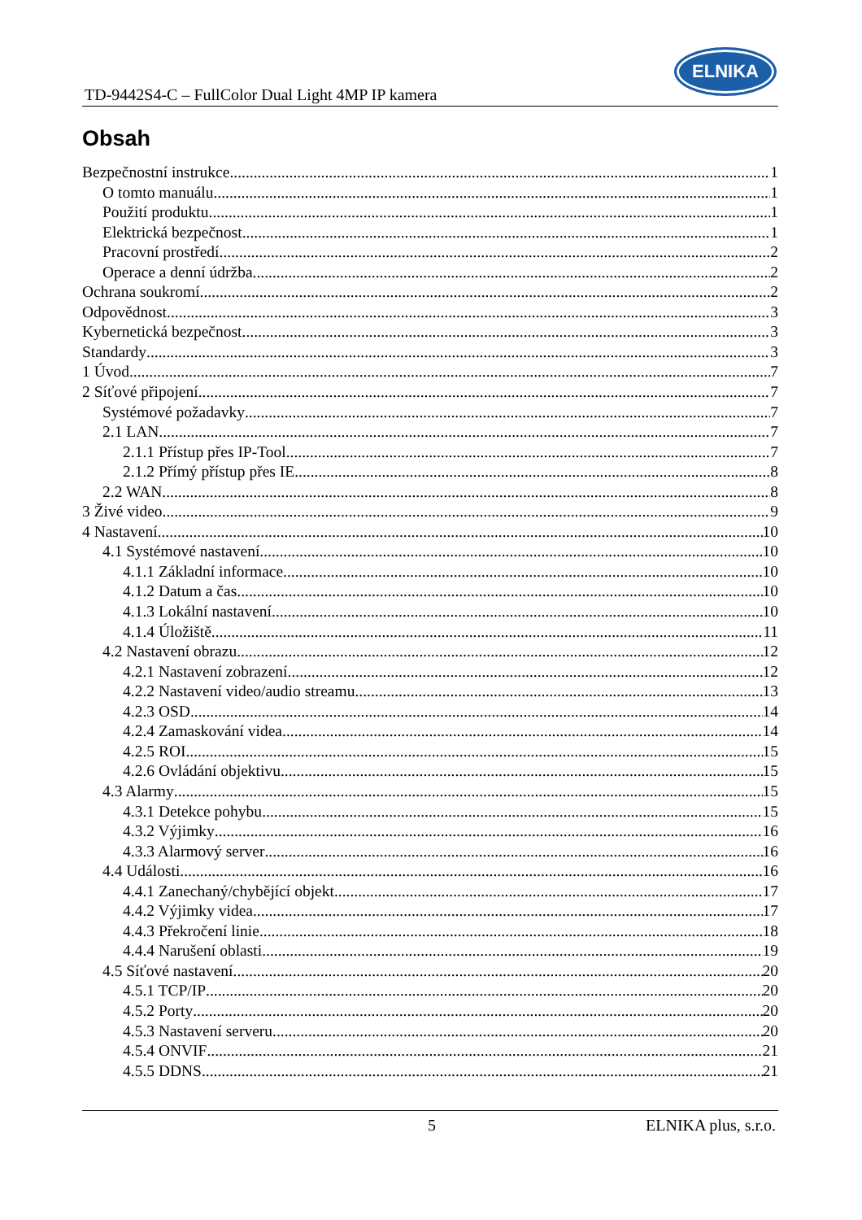TD-9442S4-C – FullColor Dual Light 4MP IP kamera
ELNIKA
Obsah
Bezpečnostní instrukce 1
O tomto manuálu 1
Použití produktu 1
Elektrická bezpečnost 1
Pracovní prostředí 2
Operace a denní údržba 2
Ochrana soukromí 2
Odpovědnost 3
Kybernetická bezpečnost 3
Standardy 3
1 Úvod 7
2 Síťové připojení 7
Systémové požadavky 7
2.1 LAN 7
2.1.1 Přístup přes IP-Tool 7
2.1.2 Přímý přístup přes IE 8
2.2 WAN 8
3 Živé video 9
4 Nastavení 10
4.1 Systémové nastavení 10
4.1.1 Základní informace 10
4.1.2 Datum a čas 10
4.1.3 Lokální nastavení 10
4.1.4 Úložiště 11
4.2 Nastavení obrazu 12
4.2.1 Nastavení zobrazení 12
4.2.2 Nastavení video/audio streamu 13
4.2.3 OSD 14
4.2.4 Zamaskování videa 14
4.2.5 ROI 15
4.2.6 Ovládání objektivu 15
4.3 Alarmy 15
4.3.1 Detekce pohybu 15
4.3.2 Výjimky 16
4.3.3 Alarmový server 16
4.4 Události 16
4.4.1 Zanechaný/chybějící objekt 17
4.4.2 Výjimky videa 17
4.4.3 Překročení linie 18
4.4.4 Narušení oblasti 19
4.5 Síťové nastavení 20
4.5.1 TCP/IP 20
4.5.2 Porty 20
4.5.3 Nastavení serveru 20
4.5.4 ONVIF 21
4.5.5 DDNS 21
5 ELNIKA plus, s.r.o.